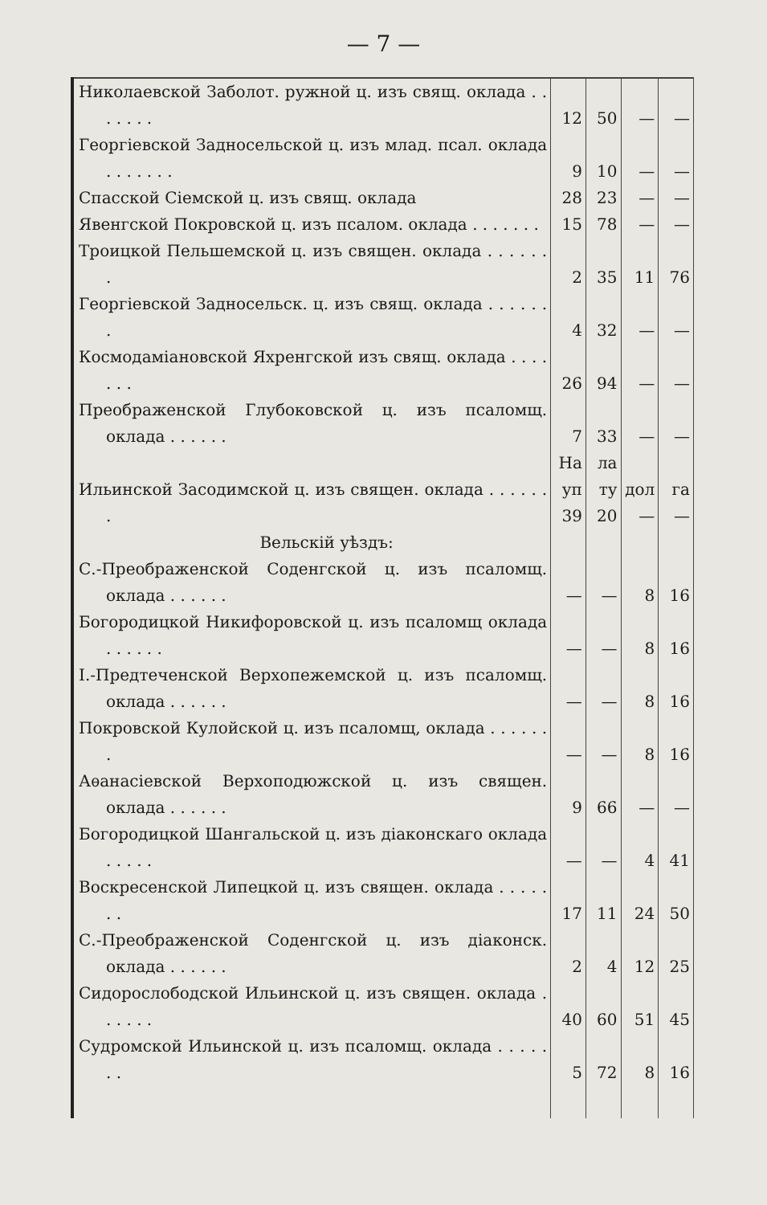— 7 —
| Николаевской Заболот. ружной ц. изъ свящ. оклада . . . . . . . | 12 | 50 | — | — |
| Георгіевской Задносельской ц. изъ млад. псал. оклада . . . . . . . | 9 | 10 | — | — |
| Спасской Сіемской ц. изъ свящ. оклада | 28 | 23 | — | — |
| Явенгской Покровской ц. изъ псалом. оклада . . . . . . . | 15 | 78 | — | — |
| Троицкой Пельшемской ц. изъ священ. оклада . . . . . . . | 2 | 35 | 11 | 76 |
| Георгіевской Задносельск. ц. изъ свящ. оклада . . . . . . . | 4 | 32 | — | — |
| Космодаміановской Яхренгской изъ свящ. оклада . . . . . . . | 26 | 94 | — | — |
| Преображенской Глубоковской ц. изъ псаломщ. оклада . . . . . . | 7 | 33 | — | — |
| Ильинской Засодимской ц. изъ священ. оклада . . . . . . . | На уп 39 | ла ту 20 | дол — | га — |
| Вельскій уѣздъ: | | | | |
| С.-Преображенской Соденгской ц. изъ псаломщ. оклада . . . . . . | — | — | 8 | 16 |
| Богородицкой Никифоровской ц. изъ псаломщ оклада . . . . . . | — | — | 8 | 16 |
| І.-Предтеченской Верхопежемской ц. изъ псаломщ. оклада . . . . . . | — | — | 8 | 16 |
| Покровской Кулойской ц. изъ псаломщ, оклада . . . . . . . | — | — | 8 | 16 |
| Аѳанасіевской Верхоподюжской ц. изъ священ. оклада . . . . . . | 9 | 66 | — | — |
| Богородицкой Шангальской ц. изъ діаконскаго оклада . . . . . | — | — | 4 | 41 |
| Воскресенской Липецкой ц. изъ священ. оклада . . . . . . . | 17 | 11 | 24 | 50 |
| С.-Преображенской Соденгской ц. изъ діаконск. оклада . . . . . . | 2 | 4 | 12 | 25 |
| Сидорослободской Ильинской ц. изъ священ. оклада . . . . . . | 40 | 60 | 51 | 45 |
| Судромской Ильинской ц. изъ псаломщ. оклада . . . . . . . | 5 | 72 | 8 | 16 |